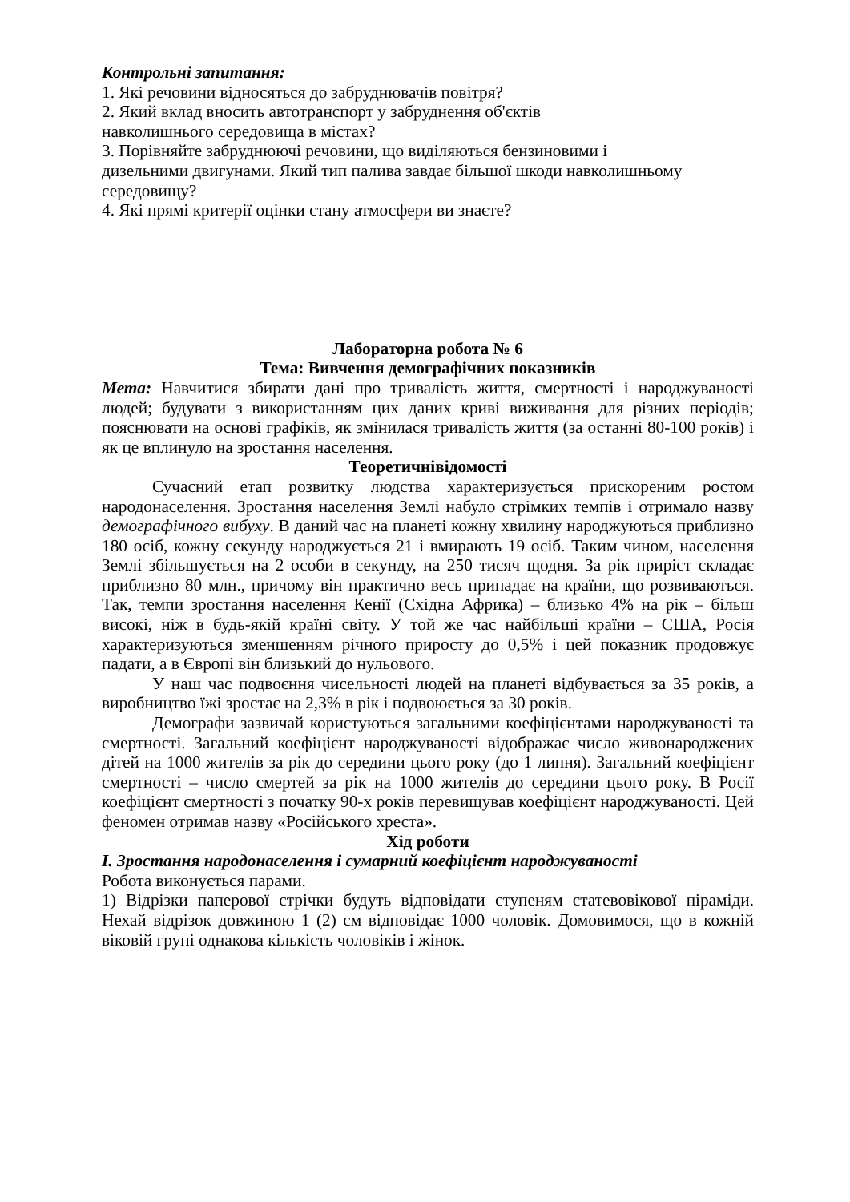Контрольні запитання:
1. Які речовини відносяться до забруднювачів повітря?
2. Який вклад вносить автотранспорт у забруднення об'єктів
навколишнього середовища в містах?
3. Порівняйте забруднюючі речовини, що виділяються бензиновими і
дизельними двигунами. Який тип палива завдає більшої шкоди навколишньому
середовищу?
4. Які прямі критерії оцінки стану атмосфери ви знаєте?
Лабораторна робота № 6
Тема: Вивчення демографічних показників
Мета: Навчитися збирати дані про тривалість життя, смертності і народжуваності людей; будувати з використанням цих даних криві виживання для різних періодів; пояснювати на основі графіків, як змінилася тривалість життя (за останні 80-100 років) і як це вплинуло на зростання населення.
Теоретичнівідомості
Сучасний етап розвитку людства характеризується прискореним ростом народонаселення. Зростання населення Землі набуло стрімких темпів і отримало назву демографічного вибуху. В даний час на планеті кожну хвилину народжуються приблизно 180 осіб, кожну секунду народжується 21 і вмирають 19 осіб. Таким чином, населення Землі збільшується на 2 особи в секунду, на 250 тисяч щодня. За рік приріст складає приблизно 80 млн., причому він практично весь припадає на країни, що розвиваються. Так, темпи зростання населення Кенії (Східна Африка) – близько 4% на рік – більш високі, ніж в будь-якій країні світу. У той же час найбільші країни – США, Росія характеризуються зменшенням річного приросту до 0,5% і цей показник продовжує падати, а в Європі він близький до нульового.
У наш час подвоєння чисельності людей на планеті відбувається за 35 років, а виробництво їжі зростає на 2,3% в рік і подвоюється за 30 років.
Демографи зазвичай користуються загальними коефіцієнтами народжуваності та смертності. Загальний коефіцієнт народжуваності відображає число живонароджених дітей на 1000 жителів за рік до середини цього року (до 1 липня). Загальний коефіцієнт смертності – число смертей за рік на 1000 жителів до середини цього року. В Росії коефіцієнт смертності з початку 90-х років перевищував коефіцієнт народжуваності. Цей феномен отримав назву «Російського хреста».
Хід роботи
I. Зростання народонаселення і сумарний коефіцієнт народжуваності
Робота виконується парами.
1) Відрізки паперової стрічки будуть відповідати ступеням статевовікової піраміди. Нехай відрізок довжиною 1 (2) см відповідає 1000 чоловік. Домовимося, що в кожній віковій групі однакова кількість чоловіків і жінок.